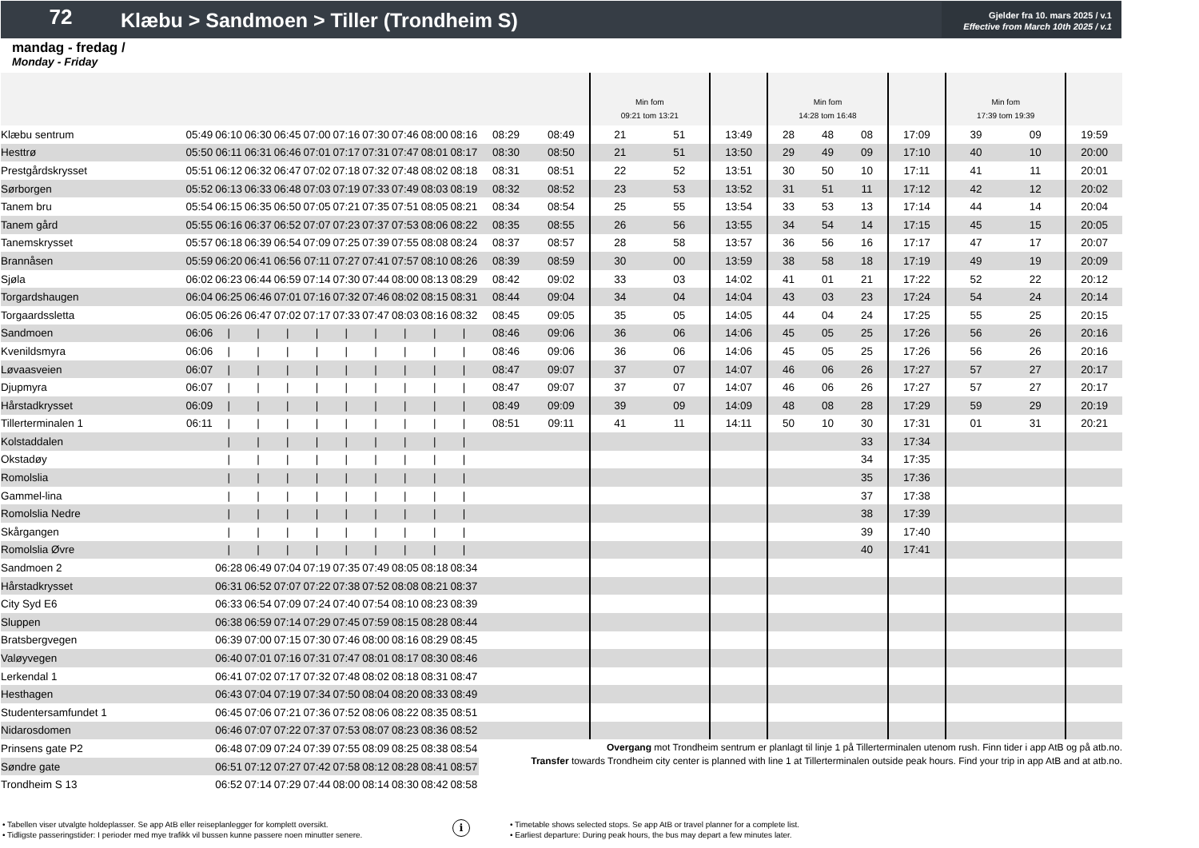72
Klæbu > Sandmoen > Tiller (Trondheim S)
Gjelder fra 10. mars 2025 / v.1
Effective from March 10th 2025 / v.1
mandag - fredag /
Monday - Friday
| | | | | | | | | | | | | | Min fom 09:21 tom 13:21 | | | Min fom 14:28 tom 16:48 | | | | Min fom 17:39 tom 19:39 | | |
| Klæbu sentrum | 05:49 | 06:10 | 06:30 | 06:45 | 07:00 | 07:16 | 07:30 | 07:46 | 08:00 | 08:16 | 08:29 | 08:49 | 21 | 51 | 13:49 | 28 | 48 | 08 | 17:09 | 39 | 09 | 19:59 |
| Hesttrø | 05:50 | 06:11 | 06:31 | 06:46 | 07:01 | 07:17 | 07:31 | 07:47 | 08:01 | 08:17 | 08:30 | 08:50 | 21 | 51 | 13:50 | 29 | 49 | 09 | 17:10 | 40 | 10 | 20:00 |
| Prestgårdskrysset | 05:51 | 06:12 | 06:32 | 06:47 | 07:02 | 07:18 | 07:32 | 07:48 | 08:02 | 08:18 | 08:31 | 08:51 | 22 | 52 | 13:51 | 30 | 50 | 10 | 17:11 | 41 | 11 | 20:01 |
| Sørborgen | 05:52 | 06:13 | 06:33 | 06:48 | 07:03 | 07:19 | 07:33 | 07:49 | 08:03 | 08:19 | 08:32 | 08:52 | 23 | 53 | 13:52 | 31 | 51 | 11 | 17:12 | 42 | 12 | 20:02 |
| Tanem bru | 05:54 | 06:15 | 06:35 | 06:50 | 07:05 | 07:21 | 07:35 | 07:51 | 08:05 | 08:21 | 08:34 | 08:54 | 25 | 55 | 13:54 | 33 | 53 | 13 | 17:14 | 44 | 14 | 20:04 |
| Tanem gård | 05:55 | 06:16 | 06:37 | 06:52 | 07:07 | 07:23 | 07:37 | 07:53 | 08:06 | 08:22 | 08:35 | 08:55 | 26 | 56 | 13:55 | 34 | 54 | 14 | 17:15 | 45 | 15 | 20:05 |
| Tanemskrysset | 05:57 | 06:18 | 06:39 | 06:54 | 07:09 | 07:25 | 07:39 | 07:55 | 08:08 | 08:24 | 08:37 | 08:57 | 28 | 58 | 13:57 | 36 | 56 | 16 | 17:17 | 47 | 17 | 20:07 |
| Brannåsen | 05:59 | 06:20 | 06:41 | 06:56 | 07:11 | 07:27 | 07:41 | 07:57 | 08:10 | 08:26 | 08:39 | 08:59 | 30 | 00 | 13:59 | 38 | 58 | 18 | 17:19 | 49 | 19 | 20:09 |
| Sjøla | 06:02 | 06:23 | 06:44 | 06:59 | 07:14 | 07:30 | 07:44 | 08:00 | 08:13 | 08:29 | 08:42 | 09:02 | 33 | 03 | 14:02 | 41 | 01 | 21 | 17:22 | 52 | 22 | 20:12 |
| Torgardshaugen | 06:04 | 06:25 | 06:46 | 07:01 | 07:16 | 07:32 | 07:46 | 08:02 | 08:15 | 08:31 | 08:44 | 09:04 | 34 | 04 | 14:04 | 43 | 03 | 23 | 17:24 | 54 | 24 | 20:14 |
| Torgaardssletta | 06:05 | 06:26 | 06:47 | 07:02 | 07:17 | 07:33 | 07:47 | 08:03 | 08:16 | 08:32 | 08:45 | 09:05 | 35 | 05 | 14:05 | 44 | 04 | 24 | 17:25 | 55 | 25 | 20:15 |
| Sandmoen | 06:06 | / | / | / | / | / | / | / | / | / | 08:46 | 09:06 | 36 | 06 | 14:06 | 45 | 05 | 25 | 17:26 | 56 | 26 | 20:16 |
| Kvenildsmyra | 06:06 | / | / | / | / | / | / | / | / | / | 08:46 | 09:06 | 36 | 06 | 14:06 | 45 | 05 | 25 | 17:26 | 56 | 26 | 20:16 |
| Løvaasveien | 06:07 | / | / | / | / | / | / | / | / | / | 08:47 | 09:07 | 37 | 07 | 14:07 | 46 | 06 | 26 | 17:27 | 57 | 27 | 20:17 |
| Djupmyra | 06:07 | / | / | / | / | / | / | / | / | / | 08:47 | 09:07 | 37 | 07 | 14:07 | 46 | 06 | 26 | 17:27 | 57 | 27 | 20:17 |
| Hårstadkrysset | 06:09 | / | / | / | / | / | / | / | / | / | 08:49 | 09:09 | 39 | 09 | 14:09 | 48 | 08 | 28 | 17:29 | 59 | 29 | 20:19 |
| Tillerterminalen 1 | 06:11 | / | / | / | / | / | / | / | / | / | 08:51 | 09:11 | 41 | 11 | 14:11 | 50 | 10 | 30 | 17:31 | 01 | 31 | 20:21 |
| Kolstaddalen | | / | / | / | / | / | / | / | / | / | | | | | | | | 33 | 17:34 | | | |
| Okstadøy | | / | / | / | / | / | / | / | / | / | | | | | | | | 34 | 17:35 | | | |
| Romolslia | | / | / | / | / | / | / | / | / | / | | | | | | | | 35 | 17:36 | | | |
| Gammel-lina | | / | / | / | / | / | / | / | / | / | | | | | | | | 37 | 17:38 | | | |
| Romolslia Nedre | | / | / | / | / | / | / | / | / | / | | | | | | | | 38 | 17:39 | | | |
| Skårgangen | | / | / | / | / | / | / | / | / | / | | | | | | | | 39 | 17:40 | | | |
| Romolslia Øvre | | / | / | / | / | / | / | / | / | / | | | | | | | | 40 | 17:41 | | | |
| Sandmoen 2 | | 06:28 | 06:49 | 07:04 | 07:19 | 07:35 | 07:49 | 08:05 | 08:18 | 08:34 | | | | | | | | | | | | |
| Hårstadkrysset | | 06:31 | 06:52 | 07:07 | 07:22 | 07:38 | 07:52 | 08:08 | 08:21 | 08:37 | | | | | | | | | | | | |
| City Syd E6 | | 06:33 | 06:54 | 07:09 | 07:24 | 07:40 | 07:54 | 08:10 | 08:23 | 08:39 | | | | | | | | | | | | |
| Sluppen | | 06:38 | 06:59 | 07:14 | 07:29 | 07:45 | 07:59 | 08:15 | 08:28 | 08:44 | | | | | | | | | | | | |
| Bratsbergvegen | | 06:39 | 07:00 | 07:15 | 07:30 | 07:46 | 08:00 | 08:16 | 08:29 | 08:45 | | | | | | | | | | | | |
| Valøyvegen | | 06:40 | 07:01 | 07:16 | 07:31 | 07:47 | 08:01 | 08:17 | 08:30 | 08:46 | | | | | | | | | | | | |
| Lerkendal 1 | | 06:41 | 07:02 | 07:17 | 07:32 | 07:48 | 08:02 | 08:18 | 08:31 | 08:47 | | | | | | | | | | | | |
| Hesthagen | | 06:43 | 07:04 | 07:19 | 07:34 | 07:50 | 08:04 | 08:20 | 08:33 | 08:49 | | | | | | | | | | | | |
| Studentersamfundet 1 | | 06:45 | 07:06 | 07:21 | 07:36 | 07:52 | 08:06 | 08:22 | 08:35 | 08:51 | | | | | | | | | | | | |
| Nidarosdomen | | 06:46 | 07:07 | 07:22 | 07:37 | 07:53 | 08:07 | 08:23 | 08:36 | 08:52 | | | | | | | | | | | | |
| Prinsens gate P2 | | 06:48 | 07:09 | 07:24 | 07:39 | 07:55 | 08:09 | 08:25 | 08:38 | 08:54 | Overgang mot Trondheim sentrum er planlagt til linje 1 på Tillerterminalen utenom rush. Finn tider i app AtB og på atb.no. Transfer towards Trondheim city center is planned with line 1 at Tillerterminalen outside peak hours. Find your trip in app AtB and at atb.no. | | | | | | | | | | | |
| Søndre gate | | 06:51 | 07:12 | 07:27 | 07:42 | 07:58 | 08:12 | 08:28 | 08:41 | 08:57 | | | | | | | | | | | | |
| Trondheim S 13 | | 06:52 | 07:14 | 07:29 | 07:44 | 08:00 | 08:14 | 08:30 | 08:42 | 08:58 | | | | | | | | | | | | |
• Tabellen viser utvalgte holdeplasser. Se app AtB eller reiseplanlegger for komplett oversikt.
• Tidligste passeringstider: I perioder med mye trafikk vil bussen kunne passere noen minutter senere.
i
• Timetable shows selected stops. Se app AtB or travel planner for a complete list.
• Earliest departure: During peak hours, the bus may depart a few minutes later.